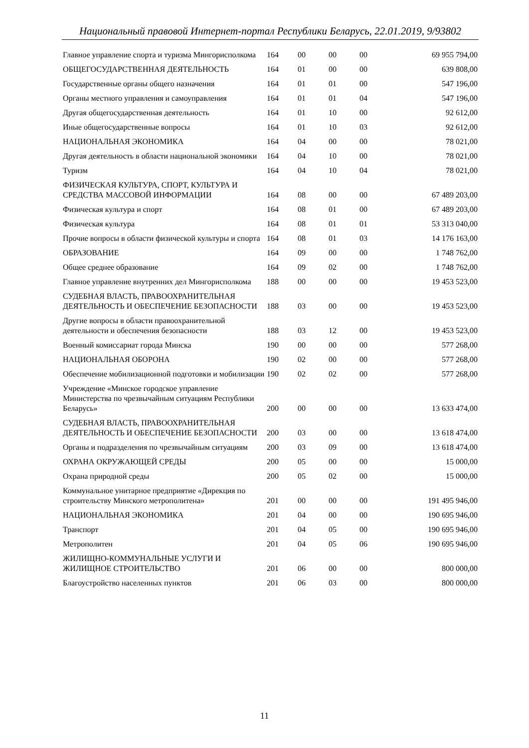Национальный правовой Интернет-портал Республики Беларусь, 22.01.2019, 9/93802
| Главное управление спорта и туризма Мингорисполкома | 164 | 00 | 00 | 00 | 69 955 794,00 |
| ОБЩЕГОСУДАРСТВЕННАЯ ДЕЯТЕЛЬНОСТЬ | 164 | 01 | 00 | 00 | 639 808,00 |
| Государственные органы общего назначения | 164 | 01 | 01 | 00 | 547 196,00 |
| Органы местного управления и самоуправления | 164 | 01 | 01 | 04 | 547 196,00 |
| Другая общегосударственная деятельность | 164 | 01 | 10 | 00 | 92 612,00 |
| Иные общегосударственные вопросы | 164 | 01 | 10 | 03 | 92 612,00 |
| НАЦИОНАЛЬНАЯ ЭКОНОМИКА | 164 | 04 | 00 | 00 | 78 021,00 |
| Другая деятельность в области национальной экономики | 164 | 04 | 10 | 00 | 78 021,00 |
| Туризм | 164 | 04 | 10 | 04 | 78 021,00 |
| ФИЗИЧЕСКАЯ КУЛЬТУРА, СПОРТ, КУЛЬТУРА И СРЕДСТВА МАССОВОЙ ИНФОРМАЦИИ | 164 | 08 | 00 | 00 | 67 489 203,00 |
| Физическая культура и спорт | 164 | 08 | 01 | 00 | 67 489 203,00 |
| Физическая культура | 164 | 08 | 01 | 01 | 53 313 040,00 |
| Прочие вопросы в области физической культуры и спорта | 164 | 08 | 01 | 03 | 14 176 163,00 |
| ОБРАЗОВАНИЕ | 164 | 09 | 00 | 00 | 1 748 762,00 |
| Общее среднее образование | 164 | 09 | 02 | 00 | 1 748 762,00 |
| Главное управление внутренних дел Мингорисполкома | 188 | 00 | 00 | 00 | 19 453 523,00 |
| СУДЕБНАЯ ВЛАСТЬ, ПРАВООХРАНИТЕЛЬНАЯ ДЕЯТЕЛЬНОСТЬ И ОБЕСПЕЧЕНИЕ БЕЗОПАСНОСТИ | 188 | 03 | 00 | 00 | 19 453 523,00 |
| Другие вопросы в области правоохранительной деятельности и обеспечения безопасности | 188 | 03 | 12 | 00 | 19 453 523,00 |
| Военный комиссариат города Минска | 190 | 00 | 00 | 00 | 577 268,00 |
| НАЦИОНАЛЬНАЯ ОБОРОНА | 190 | 02 | 00 | 00 | 577 268,00 |
| Обеспечение мобилизационной подготовки и мобилизации | 190 | 02 | 02 | 00 | 577 268,00 |
| Учреждение «Минское городское управление Министерства по чрезвычайным ситуациям Республики Беларусь» | 200 | 00 | 00 | 00 | 13 633 474,00 |
| СУДЕБНАЯ ВЛАСТЬ, ПРАВООХРАНИТЕЛЬНАЯ ДЕЯТЕЛЬНОСТЬ И ОБЕСПЕЧЕНИЕ БЕЗОПАСНОСТИ | 200 | 03 | 00 | 00 | 13 618 474,00 |
| Органы и подразделения по чрезвычайным ситуациям | 200 | 03 | 09 | 00 | 13 618 474,00 |
| ОХРАНА ОКРУЖАЮЩЕЙ СРЕДЫ | 200 | 05 | 00 | 00 | 15 000,00 |
| Охрана природной среды | 200 | 05 | 02 | 00 | 15 000,00 |
| Коммунальное унитарное предприятие «Дирекция по строительству Минского метрополитена» | 201 | 00 | 00 | 00 | 191 495 946,00 |
| НАЦИОНАЛЬНАЯ ЭКОНОМИКА | 201 | 04 | 00 | 00 | 190 695 946,00 |
| Транспорт | 201 | 04 | 05 | 00 | 190 695 946,00 |
| Метрополитен | 201 | 04 | 05 | 06 | 190 695 946,00 |
| ЖИЛИЩНО-КОММУНАЛЬНЫЕ УСЛУГИ И ЖИЛИЩНОЕ СТРОИТЕЛЬСТВО | 201 | 06 | 00 | 00 | 800 000,00 |
| Благоустройство населенных пунктов | 201 | 06 | 03 | 00 | 800 000,00 |
11